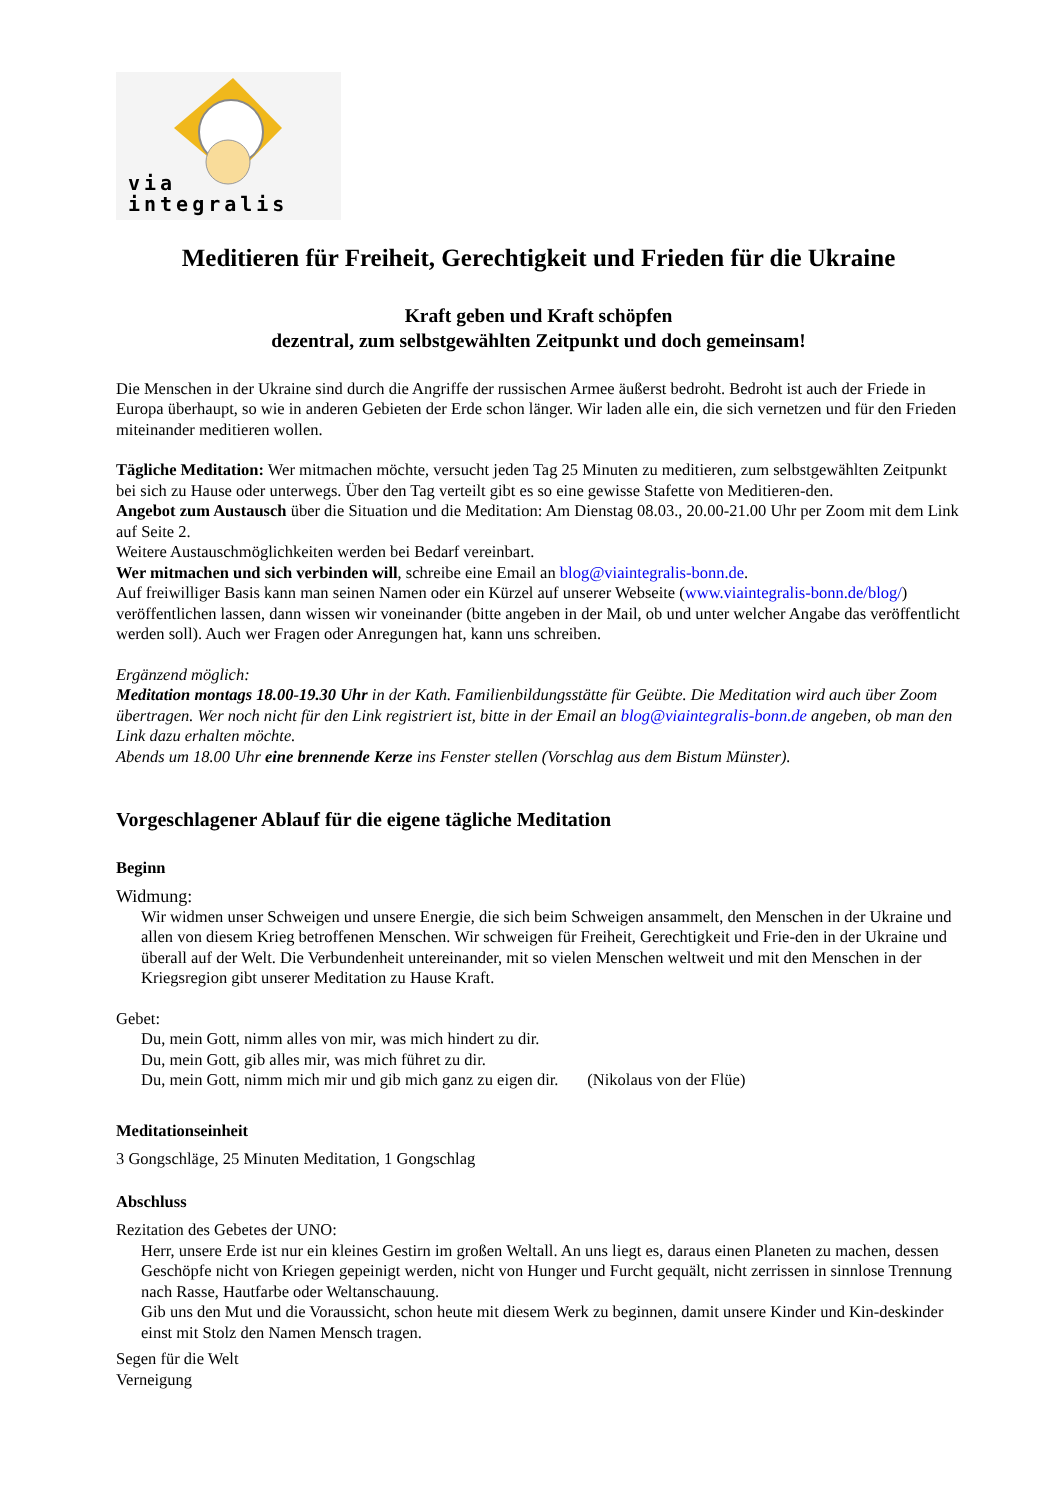via integralis
Meditieren für Freiheit, Gerechtigkeit und Frieden für die Ukraine
Kraft geben und Kraft schöpfen
dezentral, zum selbstgewählten Zeitpunkt und doch gemeinsam!
Die Menschen in der Ukraine sind durch die Angriffe der russischen Armee äußerst bedroht. Bedroht ist auch der Friede in Europa überhaupt, so wie in anderen Gebieten der Erde schon länger. Wir laden alle ein, die sich vernetzen und für den Frieden miteinander meditieren wollen.
Tägliche Meditation: Wer mitmachen möchte, versucht jeden Tag 25 Minuten zu meditieren, zum selbstgewählten Zeitpunkt bei sich zu Hause oder unterwegs. Über den Tag verteilt gibt es so eine gewisse Stafette von Meditieren-den.
Angebot zum Austausch über die Situation und die Meditation: Am Dienstag 08.03., 20.00-21.00 Uhr per Zoom mit dem Link auf Seite 2.
Weitere Austauschmöglichkeiten werden bei Bedarf vereinbart.
Wer mitmachen und sich verbinden will, schreibe eine Email an blog@viaintegralis-bonn.de.
Auf freiwilliger Basis kann man seinen Namen oder ein Kürzel auf unserer Webseite (www.viaintegralis-bonn.de/blog/) veröffentlichen lassen, dann wissen wir voneinander (bitte angeben in der Mail, ob und unter welcher Angabe das veröffentlicht werden soll). Auch wer Fragen oder Anregungen hat, kann uns schreiben.
Ergänzend möglich:
Meditation montags 18.00-19.30 Uhr in der Kath. Familienbildungsstätte für Geübte. Die Meditation wird auch über Zoom übertragen. Wer noch nicht für den Link registriert ist, bitte in der Email an blog@viaintegralis-bonn.de angeben, ob man den Link dazu erhalten möchte.
Abends um 18.00 Uhr eine brennende Kerze ins Fenster stellen (Vorschlag aus dem Bistum Münster).
Vorgeschlagener Ablauf für die eigene tägliche Meditation
Beginn
Widmung:
Wir widmen unser Schweigen und unsere Energie, die sich beim Schweigen ansammelt, den Menschen in der Ukraine und allen von diesem Krieg betroffenen Menschen. Wir schweigen für Freiheit, Gerechtigkeit und Frie-den in der Ukraine und überall auf der Welt. Die Verbundenheit untereinander, mit so vielen Menschen weltweit und mit den Menschen in der Kriegsregion gibt unserer Meditation zu Hause Kraft.
Gebet:
Du, mein Gott, nimm alles von mir, was mich hindert zu dir.
Du, mein Gott, gib alles mir, was mich führet zu dir.
Du, mein Gott, nimm mich mir und gib mich ganz zu eigen dir. (Nikolaus von der Flüe)
Meditationseinheit
3 Gongschläge, 25 Minuten Meditation, 1 Gongschlag
Abschluss
Rezitation des Gebetes der UNO:
Herr, unsere Erde ist nur ein kleines Gestirn im großen Weltall. An uns liegt es, daraus einen Planeten zu machen, dessen Geschöpfe nicht von Kriegen gepeinigt werden, nicht von Hunger und Furcht gequält, nicht zerrissen in sinnlose Trennung nach Rasse, Hautfarbe oder Weltanschauung.
Gib uns den Mut und die Voraussicht, schon heute mit diesem Werk zu beginnen, damit unsere Kinder und Kin-deskinder einst mit Stolz den Namen Mensch tragen.
Segen für die Welt
Verneigung